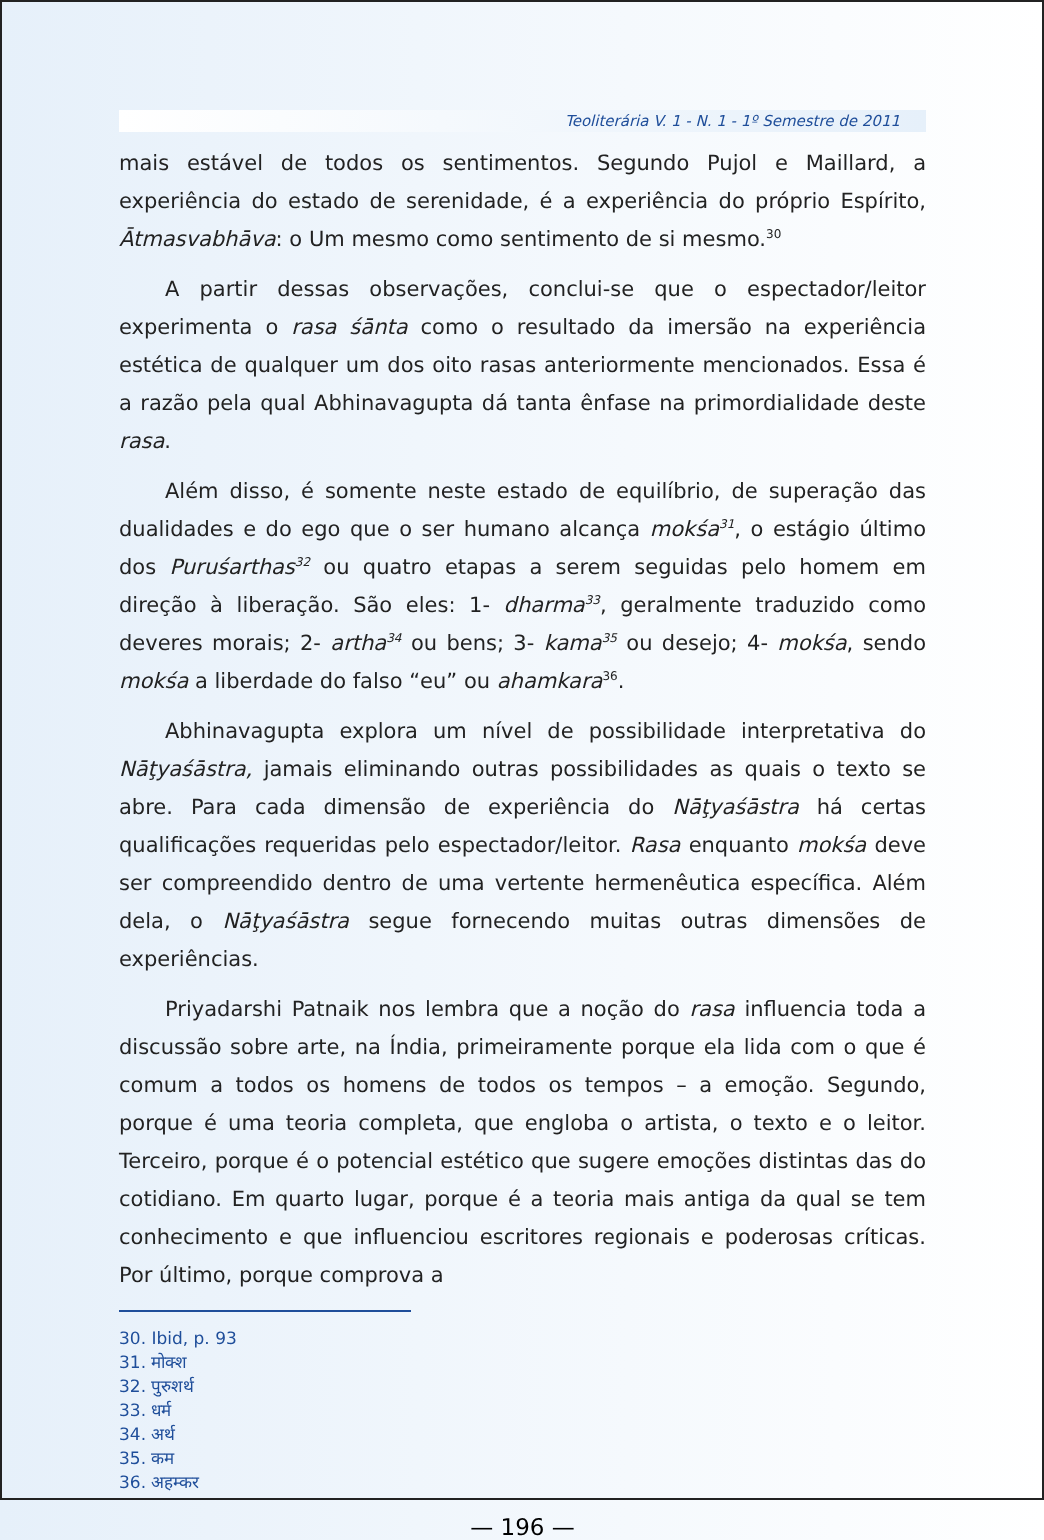Teoliterária V. 1 - N. 1 - 1º Semestre de 2011
mais estável de todos os sentimentos. Segundo Pujol e Maillard, a experiência do estado de serenidade, é a experiência do próprio Espírito, Ātmasvabhāva: o Um mesmo como sentimento de si mesmo.<sup>30</sup>
A partir dessas observações, conclui-se que o espectador/leitor experimenta o rasa śānta como o resultado da imersão na experiência estética de qualquer um dos oito rasas anteriormente mencionados. Essa é a razão pela qual Abhinavagupta dá tanta ênfase na primordialidade deste rasa.
Além disso, é somente neste estado de equilíbrio, de superação das dualidades e do ego que o ser humano alcança mokśa<sup>31</sup>, o estágio último dos Puruśarthas<sup>32</sup> ou quatro etapas a serem seguidas pelo homem em direção à liberação. São eles: 1- dharma<sup>33</sup>, geralmente traduzido como deveres morais; 2- artha<sup>34</sup> ou bens; 3- kama<sup>35</sup> ou desejo; 4- mokśa, sendo mokśa a liberdade do falso “eu” ou ahamkara<sup>36</sup>.
Abhinavagupta explora um nível de possibilidade interpretativa do Nāţyaśāstra, jamais eliminando outras possibilidades as quais o texto se abre. Para cada dimensão de experiência do Nāţyaśāstra há certas qualificações requeridas pelo espectador/leitor. Rasa enquanto mokśa deve ser compreendido dentro de uma vertente hermenêutica específica. Além dela, o Nāţyaśāstra segue fornecendo muitas outras dimensões de experiências.
Priyadarshi Patnaik nos lembra que a noção do rasa influencia toda a discussão sobre arte, na Índia, primeiramente porque ela lida com o que é comum a todos os homens de todos os tempos – a emoção. Segundo, porque é uma teoria completa, que engloba o artista, o texto e o leitor. Terceiro, porque é o potencial estético que sugere emoções distintas das do cotidiano. Em quarto lugar, porque é a teoria mais antiga da qual se tem conhecimento e que influenciou escritores regionais e poderosas críticas. Por último, porque comprova a
30. Ibid, p. 93
31. मोक्श
32. पुरुशर्थ
33. धर्म
34. अर्थ
35. कम
36. अहम्कर
— 196 —